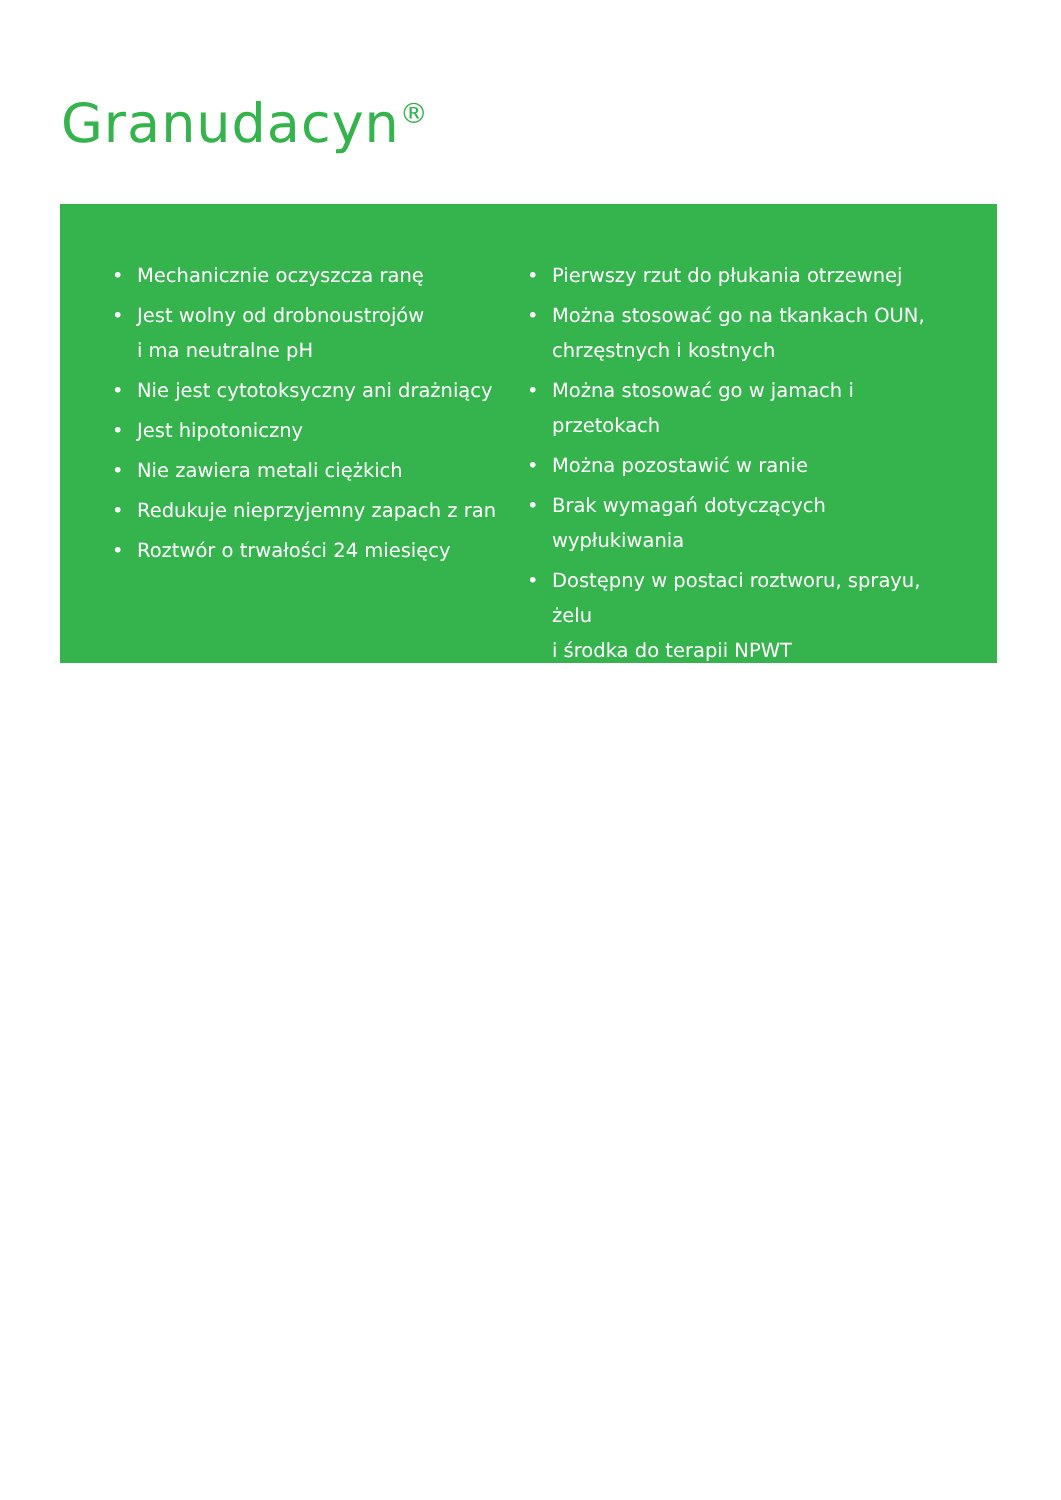Granudacyn<sup>®</sup>
• Mechanicznie oczyszcza ranę
• Jest wolny od drobnoustrojów
i ma neutralne pH
• Nie jest cytotoksyczny ani drażniący
• Jest hipotoniczny
• Nie zawiera metali ciężkich
• Redukuje nieprzyjemny zapach z ran
• Roztwór o trwałości 24 miesięcy
• Pierwszy rzut do płukania otrzewnej
• Można stosować go na tkankach OUN,
chrzęstnych i kostnych
• Można stosować go w jamach i przetokach
• Można pozostawić w ranie
• Brak wymagań dotyczących wypłukiwania
• Dostępny w postaci roztworu, sprayu, żelu
i środka do terapii NPWT